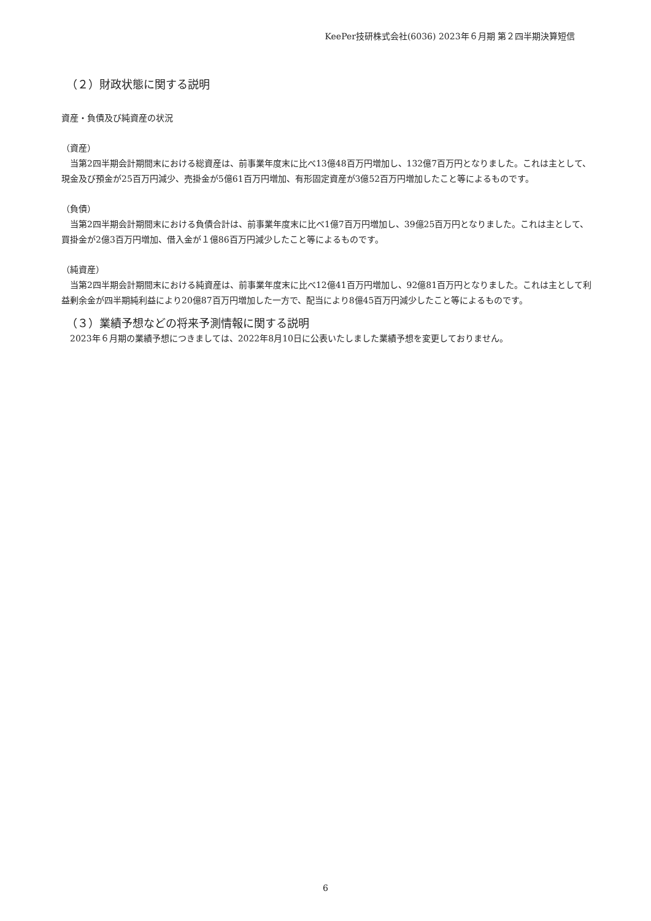KeePer技研株式会社(6036) 2023年６月期 第２四半期決算短信
（２）財政状態に関する説明
資産・負債及び純資産の状況
（資産）
　当第2四半期会計期間末における総資産は、前事業年度末に比べ13億48百万円増加し、132億7百万円となりました。これは主として、現金及び預金が25百万円減少、売掛金が5億61百万円増加、有形固定資産が3億52百万円増加したこと等によるものです。
（負債）
　当第2四半期会計期間末における負債合計は、前事業年度末に比べ1億7百万円増加し、39億25百万円となりました。これは主として、買掛金が2億3百万円増加、借入金が１億86百万円減少したこと等によるものです。
（純資産）
　当第2四半期会計期間末における純資産は、前事業年度末に比べ12億41百万円増加し、92億81百万円となりました。これは主として利益剰余金が四半期純利益により20億87百万円増加した一方で、配当により8億45百万円減少したこと等によるものです。
（３）業績予想などの将来予測情報に関する説明
　2023年６月期の業績予想につきましては、2022年8月10日に公表いたしました業績予想を変更しておりません。
6